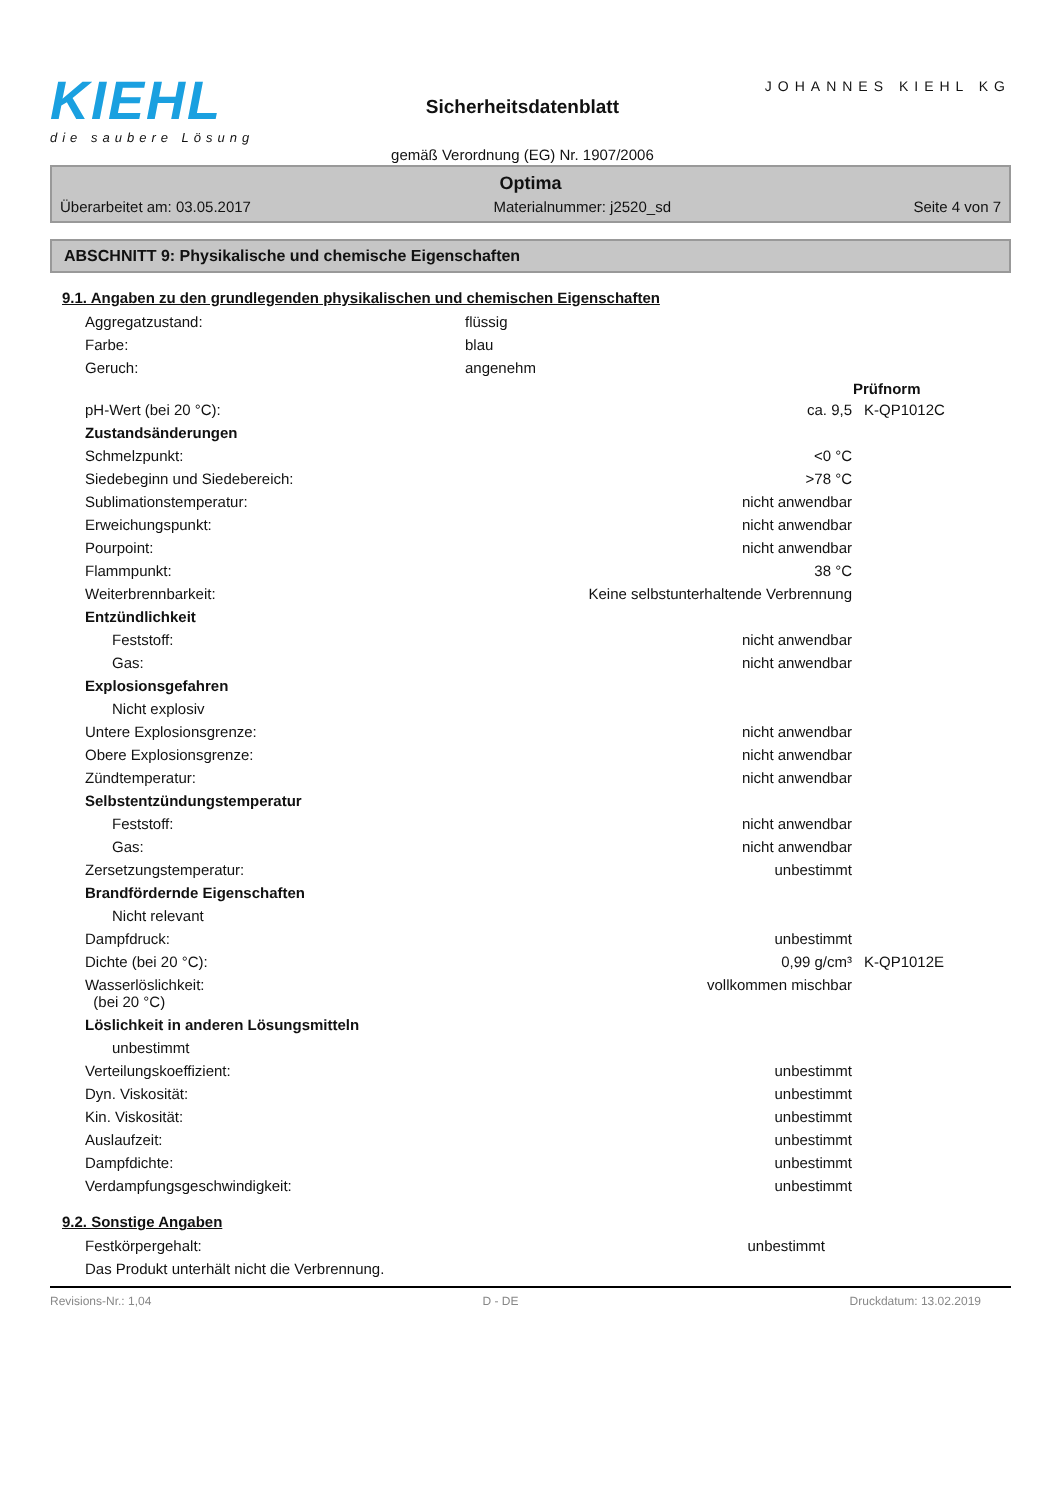KIEHL
die saubere Lösung
Sicherheitsdatenblatt
gemäß Verordnung (EG) Nr. 1907/2006
JOHANNES KIEHL KG
Optima
Überarbeitet am: 03.05.2017 Materialnummer: j2520_sd Seite 4 von 7
ABSCHNITT 9: Physikalische und chemische Eigenschaften
9.1. Angaben zu den grundlegenden physikalischen und chemischen Eigenschaften
| Aggregatzustand: | flüssig |
| Farbe: | blau |
| Geruch: | angenehm |
| | | Prüfnorm |
| pH-Wert (bei 20 °C): | ca. 9,5 | K-QP1012C |
| Zustandsänderungen | | |
| Schmelzpunkt: | <0 °C | |
| Siedebeginn und Siedebereich: | >78 °C | |
| Sublimationstemperatur: | nicht anwendbar | |
| Erweichungspunkt: | nicht anwendbar | |
| Pourpoint: | nicht anwendbar | |
| Flammpunkt: | 38 °C | |
| Weiterbrennbarkeit: | Keine selbstunterhaltende Verbrennung | |
| Entzündlichkeit | | |
| Feststoff: | nicht anwendbar | |
| Gas: | nicht anwendbar | |
| Explosionsgefahren | | |
| Nicht explosiv | | |
| Untere Explosionsgrenze: | nicht anwendbar | |
| Obere Explosionsgrenze: | nicht anwendbar | |
| Zündtemperatur: | nicht anwendbar | |
| Selbstentzündungstemperatur | | |
| Feststoff: | nicht anwendbar | |
| Gas: | nicht anwendbar | |
| Zersetzungstemperatur: | unbestimmt | |
| Brandfördernde Eigenschaften | | |
| Nicht relevant | | |
| Dampfdruck: | unbestimmt | |
| Dichte (bei 20 °C): | 0,99 g/cm³ | K-QP1012E |
| Wasserlöslichkeit: (bei 20 °C) | vollkommen mischbar | |
| Löslichkeit in anderen Lösungsmitteln | | |
| unbestimmt | | |
| Verteilungskoeffizient: | unbestimmt | |
| Dyn. Viskosität: | unbestimmt | |
| Kin. Viskosität: | unbestimmt | |
| Auslaufzeit: | unbestimmt | |
| Dampfdichte: | unbestimmt | |
| Verdampfungsgeschwindigkeit: | unbestimmt | |
9.2. Sonstige Angaben
| Festkörpergehalt: | unbestimmt |
| Das Produkt unterhält nicht die Verbrennung. | |
Revisions-Nr.: 1,04 D - DE Druckdatum: 13.02.2019